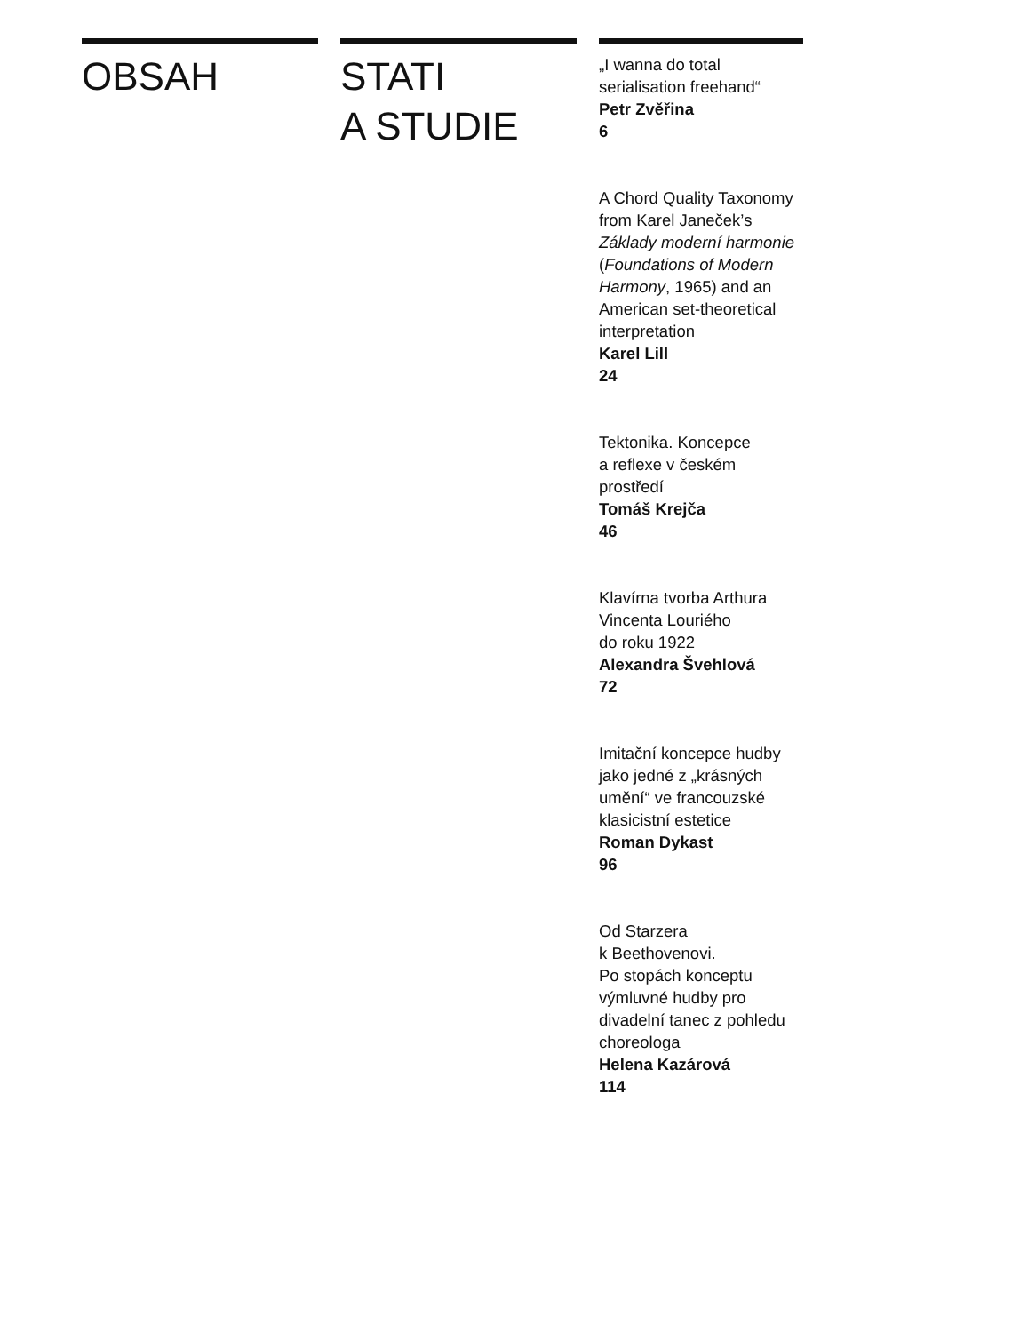OBSAH STATI
A STUDIE
„I wanna do total serialisation freehand“Petr Zvěřina
6
A Chord Quality Taxonomy from Karel Janeček’s Základy moderní harmonie (Foundations of Modern Harmony, 1965) and an American set-theoretical interpretation
Karel Lill
24
Tektonika. Koncepce
a reflexe v českém prostředí
Tomáš Krejča
46
Klavírna tvorba Arthura
Vincenta Louriého
do roku 1922
Alexandra Švehlová
72
Imitační koncepce hudby jako jedné z „krásných umění“ ve francouzské klasicistní estetice
Roman Dykast
96
Od Starzera
k Beethovenovi.
Po stopách konceptu výmluvné hudby pro divadelní tanec z pohledu choreologa
Helena Kazárová
114